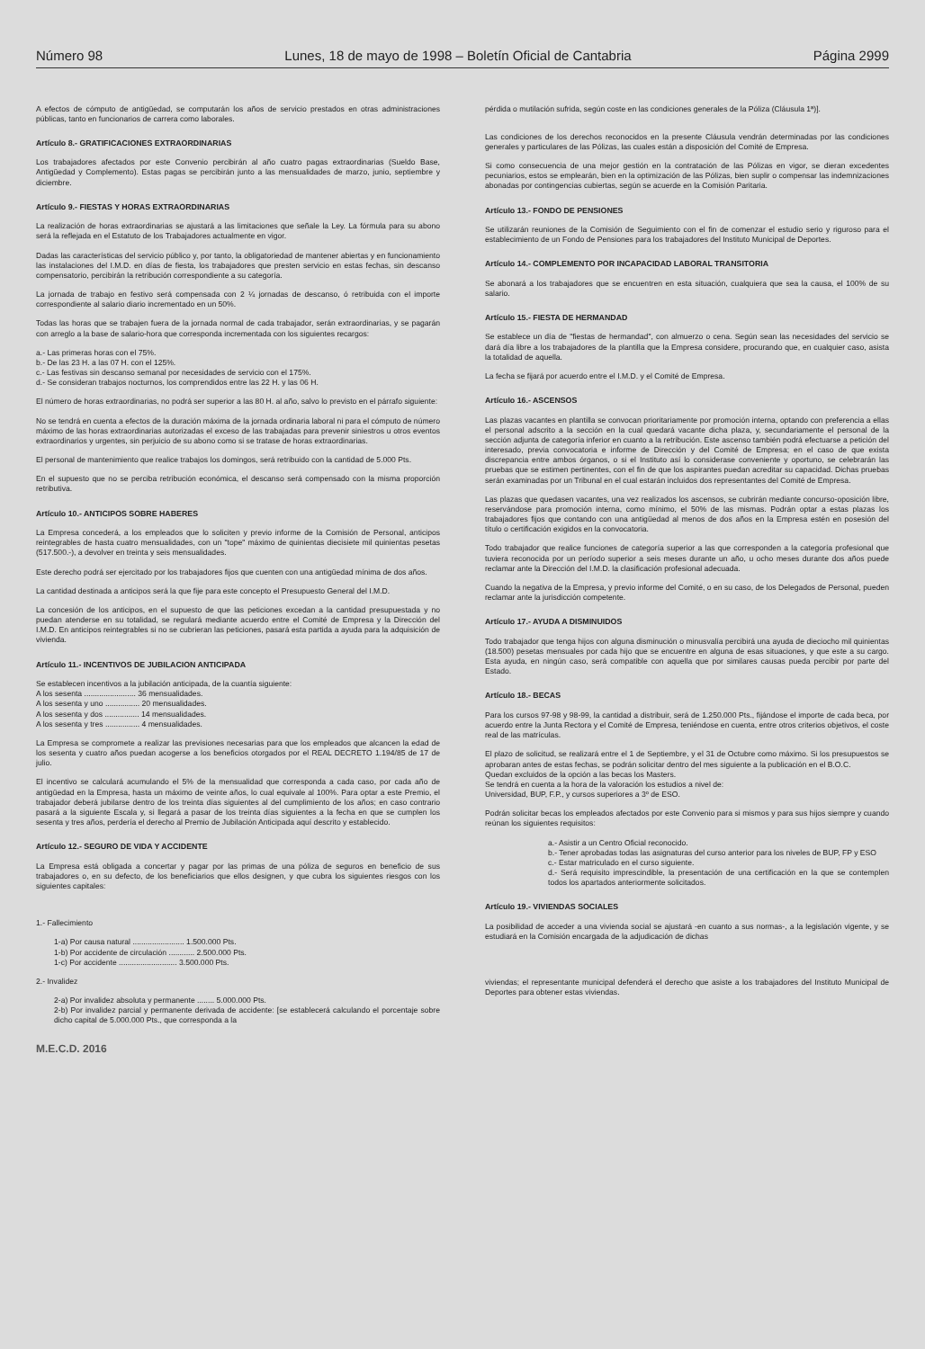Número 98 Lunes, 18 de mayo de 1998 – Boletín Oficial de Cantabria Página 2999
A efectos de cómputo de antigüedad, se computarán los años de servicio prestados en otras administraciones públicas, tanto en funcionarios de carrera como laborales.
Artículo 8.- GRATIFICACIONES EXTRAORDINARIAS
Los trabajadores afectados por este Convenio percibirán al año cuatro pagas extraordinarias (Sueldo Base, Antigüedad y Complemento). Estas pagas se percibirán junto a las mensualidades de marzo, junio, septiembre y diciembre.
Artículo 9.- FIESTAS Y HORAS EXTRAORDINARIAS
La realización de horas extraordinarias se ajustará a las limitaciones que señale la Ley. La fórmula para su abono será la reflejada en el Estatuto de los Trabajadores actualmente en vigor.
Dadas las características del servicio público y, por tanto, la obligatoriedad de mantener abiertas y en funcionamiento las instalaciones del I.M.D. en días de fiesta, los trabajadores que presten servicio en estas fechas, sin descanso compensatorio, percibirán la retribución correspondiente a su categoría.
La jornada de trabajo en festivo será compensada con 2 ¼ jornadas de descanso, ó retribuida con el importe correspondiente al salario diario incrementado en un 50%.
Todas las horas que se trabajen fuera de la jornada normal de cada trabajador, serán extraordinarias, y se pagarán con arreglo a la base de salario-hora que corresponda incrementada con los siguientes recargos:
a.- Las primeras horas con el 75%.
b.- De las 23 H. a las 07 H. con el 125%.
c.- Las festivas sin descanso semanal por necesidades de servicio con el 175%.
d.- Se consideran trabajos nocturnos, los comprendidos entre las 22 H. y las 06 H.
El número de horas extraordinarias, no podrá ser superior a las 80 H. al año, salvo lo previsto en el párrafo siguiente:
No se tendrá en cuenta a efectos de la duración máxima de la jornada ordinaria laboral ni para el cómputo de número máximo de las horas extraordinarias autorizadas el exceso de las trabajadas para prevenir siniestros u otros eventos extraordinarios y urgentes, sin perjuicio de su abono como si se tratase de horas extraordinarias.
El personal de mantenimiento que realice trabajos los domingos, será retribuido con la cantidad de 5.000 Pts.
En el supuesto que no se perciba retribución económica, el descanso será compensado con la misma proporción retributiva.
Artículo 10.- ANTICIPOS SOBRE HABERES
La Empresa concederá, a los empleados que lo soliciten y previo informe de la Comisión de Personal, anticipos reintegrables de hasta cuatro mensualidades, con un "tope" máximo de quinientas diecisiete mil quinientas pesetas (517.500.-), a devolver en treinta y seis mensualidades.
Este derecho podrá ser ejercitado por los trabajadores fijos que cuenten con una antigüedad mínima de dos años.
La cantidad destinada a anticipos será la que fije para este concepto el Presupuesto General del I.M.D.
La concesión de los anticipos, en el supuesto de que las peticiones excedan a la cantidad presupuestada y no puedan atenderse en su totalidad, se regulará mediante acuerdo entre el Comité de Empresa y la Dirección del I.M.D. En anticipos reintegrables si no se cubrieran las peticiones, pasará esta partida a ayuda para la adquisición de vivienda.
Artículo 11.- INCENTIVOS DE JUBILACION ANTICIPADA
Se establecen incentivos a la jubilación anticipada, de la cuantía siguiente:
A los sesenta ........................ 36 mensualidades.
A los sesenta y uno ................ 20 mensualidades.
A los sesenta y dos ................ 14 mensualidades.
A los sesenta y tres ................ 4 mensualidades.
La Empresa se compromete a realizar las previsiones necesarias para que los empleados que alcancen la edad de los sesenta y cuatro años puedan acogerse a los beneficios otorgados por el REAL DECRETO 1.194/85 de 17 de julio.
El incentivo se calculará acumulando el 5% de la mensualidad que corresponda a cada caso, por cada año de antigüedad en la Empresa, hasta un máximo de veinte años, lo cual equivale al 100%. Para optar a este Premio, el trabajador deberá jubilarse dentro de los treinta días siguientes al del cumplimiento de los años; en caso contrario pasará a la siguiente Escala y, si llegará a pasar de los treinta días siguientes a la fecha en que se cumplen los sesenta y tres años, perdería el derecho al Premio de Jubilación Anticipada aquí descrito y establecido.
Artículo 12.- SEGURO DE VIDA Y ACCIDENTE
La Empresa está obligada a concertar y pagar por las primas de una póliza de seguros en beneficio de sus trabajadores o, en su defecto, de los beneficiarios que ellos designen, y que cubra los siguientes riesgos con los siguientes capitales:
1.- Fallecimiento
1-a) Por causa natural ........................ 1.500.000 Pts.
1-b) Por accidente de circulación ............ 2.500.000 Pts.
1-c) Por accidente ........................... 3.500.000 Pts.
2.- Invalidez
2-a) Por invalidez absoluta y permanente ........ 5.000.000 Pts.
2-b) Por invalidez parcial y permanente derivada de accidente: [se establecerá calculando el porcentaje sobre dicho capital de 5.000.000 Pts., que corresponda a la
M.E.C.D. 2016
pérdida o mutilación sufrida, según coste en las condiciones generales de la Póliza (Cláusula 1ª)].
Las condiciones de los derechos reconocidos en la presente Cláusula vendrán determinadas por las condiciones generales y particulares de las Pólizas, las cuales están a disposición del Comité de Empresa.
Si como consecuencia de una mejor gestión en la contratación de las Pólizas en vigor, se dieran excedentes pecuniarios, estos se emplearán, bien en la optimización de las Pólizas, bien suplir o compensar las indemnizaciones abonadas por contingencias cubiertas, según se acuerde en la Comisión Paritaria.
Artículo 13.- FONDO DE PENSIONES
Se utilizarán reuniones de la Comisión de Seguimiento con el fin de comenzar el estudio serio y riguroso para el establecimiento de un Fondo de Pensiones para los trabajadores del Instituto Municipal de Deportes.
Artículo 14.- COMPLEMENTO POR INCAPACIDAD LABORAL TRANSITORIA
Se abonará a los trabajadores que se encuentren en esta situación, cualquiera que sea la causa, el 100% de su salario.
Artículo 15.- FIESTA DE HERMANDAD
Se establece un día de "fiestas de hermandad", con almuerzo o cena. Según sean las necesidades del servicio se dará día libre a los trabajadores de la plantilla que la Empresa considere, procurando que, en cualquier caso, asista la totalidad de aquella.
La fecha se fijará por acuerdo entre el I.M.D. y el Comité de Empresa.
Artículo 16.- ASCENSOS
Las plazas vacantes en plantilla se convocan prioritariamente por promoción interna, optando con preferencia a ellas el personal adscrito a la sección en la cual quedará vacante dicha plaza, y, secundariamente el personal de la sección adjunta de categoría inferior en cuanto a la retribución. Este ascenso también podrá efectuarse a petición del interesado, previa convocatoria e informe de Dirección y del Comité de Empresa; en el caso de que exista discrepancia entre ambos órganos, o si el Instituto así lo considerase conveniente y oportuno, se celebrarán las pruebas que se estimen pertinentes, con el fin de que los aspirantes puedan acreditar su capacidad. Dichas pruebas serán examinadas por un Tribunal en el cual estarán incluidos dos representantes del Comité de Empresa.
Las plazas que quedasen vacantes, una vez realizados los ascensos, se cubrirán mediante concurso-oposición libre, reservándose para promoción interna, como mínimo, el 50% de las mismas. Podrán optar a estas plazas los trabajadores fijos que contando con una antigüedad al menos de dos años en la Empresa estén en posesión del título o certificación exigidos en la convocatoria.
Todo trabajador que realice funciones de categoría superior a las que corresponden a la categoría profesional que tuviera reconocida por un período superior a seis meses durante un año, u ocho meses durante dos años puede reclamar ante la Dirección del I.M.D. la clasificación profesional adecuada.
Cuando la negativa de la Empresa, y previo informe del Comité, o en su caso, de los Delegados de Personal, pueden reclamar ante la jurisdicción competente.
Artículo 17.- AYUDA A DISMINUIDOS
Todo trabajador que tenga hijos con alguna disminución o minusvalía percibirá una ayuda de dieciocho mil quinientas (18.500) pesetas mensuales por cada hijo que se encuentre en alguna de esas situaciones, y que este a su cargo. Esta ayuda, en ningún caso, será compatible con aquella que por similares causas pueda percibir por parte del Estado.
Artículo 18.- BECAS
Para los cursos 97-98 y 98-99, la cantidad a distribuir, será de 1.250.000 Pts., fijándose el importe de cada beca, por acuerdo entre la Junta Rectora y el Comité de Empresa, teniéndose en cuenta, entre otros criterios objetivos, el coste real de las matrículas.
El plazo de solicitud, se realizará entre el 1 de Septiembre, y el 31 de Octubre como máximo. Si los presupuestos se aprobaran antes de estas fechas, se podrán solicitar dentro del mes siguiente a la publicación en el B.O.C.
Quedan excluidos de la opción a las becas los Masters.
Se tendrá en cuenta a la hora de la valoración los estudios a nivel de:
Universidad, BUP, F.P., y cursos superiores a 3º de ESO.
Podrán solicitar becas los empleados afectados por este Convenio para si mismos y para sus hijos siempre y cuando reúnan los siguientes requisitos:
a.- Asistir a un Centro Oficial reconocido.
b.- Tener aprobadas todas las asignaturas del curso anterior para los niveles de BUP, FP y ESO
c.- Estar matriculado en el curso siguiente.
d.- Será requisito imprescindible, la presentación de una certificación en la que se contemplen todos los apartados anteriormente solicitados.
Artículo 19.- VIVIENDAS SOCIALES
La posibilidad de acceder a una vivienda social se ajustará -en cuanto a sus normas-, a la legislación vigente, y se estudiará en la Comisión encargada de la adjudicación de dichas
viviendas; el representante municipal defenderá el derecho que asiste a los trabajadores del Instituto Municipal de Deportes para obtener estas viviendas.